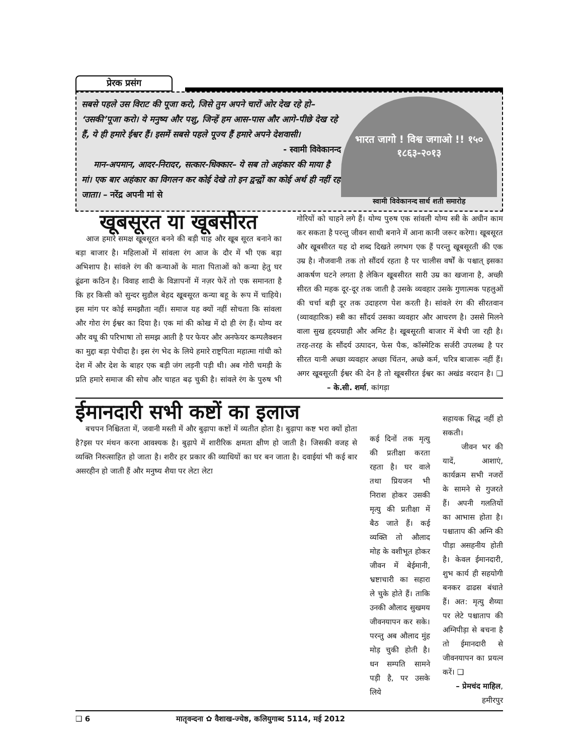प्रेरक प्रसंग
सबसे पहले उस विराट की पूजा करो, जिसे तुम अपने चारों ओर देख रहे हो– ‘उसकी’पूजा करो। ये मनुष्य और पशु, जिन्हें हम आस-पास और आगे-पीछे देख रहे हैं, ये ही हमारे ईश्वर हैं। इसमें सबसे पहले पूज्य हैं हमारे अपने देशवासी।
- स्वामी विवेकानन्द
मान-अपमान, आदर-निरादर, सत्कार-धिक्कार– ये सब तो अहंकार की माया है मां। एक बार अहंकार का विगलन कर कोई देखे तो इन द्वन्द्वों का कोई अर्थ ही नहीं रह जाता। – नरेंद्र अपनी मां से
भारत जागो ! विश्व जगाओ !! १५० १८६३-२०१३
स्वामी विवेकानन्द सार्ध शती समारोह
खूबसूरत या खूबसीरत
आज हमारे समक्ष खूबसूरत बनने की बड़ी चाह और खूब सूरत बनाने का बड़ा बाजार है। महिलाओं में सांवला रंग आज के दौर में भी एक बड़ा अभिशाप है। सांवले रंग की कन्याओं के माता पिताओं को कन्या हेतु घर ढूंढना कठिन है। विवाह शादी के विज्ञापनों में नज़र फेरें तो एक समानता है कि हर किसी को सुन्दर सुडौल बेहद खूबसूरत कन्या बहू के रूप में चाहिये। इस मांग पर कोई समझौता नहीं। समाज यह क्यों नहीं सोचता कि सांवला और गोरा रंग ईश्वर का दिया है। एक मां की कोख में दो ही रंग हैं। योग्य वर और वधू की परिभाषा तो समझ आती है पर फेयर और अनफेयर कम्पलैक्शन का मुद्दा बड़ा पेचीदा है। इस रंग भेद के लिये हमारे राष्ट्रपिता महात्मा गांधी को देश में और देश के बाहर एक बड़ी जंग लड़नी पड़ी थी। अब गोरी चमड़ी के प्रति हमारे समाज की सोच और चाहत बढ़ चुकी है। सांवले रंग के पुरुष भी गोरियों को चाहने लगे हैं। योग्य पुरुष एक सांवली योग्य स्त्री के अधीन काम कर सकता है परन्तु जीवन साथी बनाने में आना कानी जरूर करेगा। खूबसूरत और खूबसीरत यह दो शब्द दिखते लगभग एक हैं परन्तु खूबसूरती की एक उम्र है। नौजवानी तक तो सौंदर्य रहता है पर चालीस वर्षों के पश्चात् इसका आकर्षण घटने लगता है लेकिन खूबसीरत सारी उम्र का खजाना है, अच्छी सीरत की महक दूर-दूर तक जाती है उसके व्यवहार उसके गुणात्मक पहलुओं की चर्चा बड़ी दूर तक उदाहरण पेश करती है। सांवले रंग की सीरतवान (व्यावहारिक) स्त्री का सौंदर्य उसका व्यवहार और आचरण है। उससे मिलने वाला सुख हृदयग्राही और अमिट है। खूबसूरती बाजार में बेची जा रही है। तरह-तरह के सौंदर्य उत्पादन, फेस पैक, कॉस्मेटिक सर्जरी उपलब्ध है पर सीरत यानी अच्छा व्यवहार अच्छा चिंतन, अच्छे कर्म, चरित्र बाजारू नहीं हैं। अगर खूबसूरती ईश्वर की देन है तो खूबसीरत ईश्वर का अखंड वरदान है। ❑ – के.सी. शर्मा, कांगड़ा
ईमानदारी सभी कष्टों का इलाज
बचपन निश्चितता में, जवानी मस्ती में और बुढ़ापा कष्टों में व्यतीत होता है। बुढ़ापा कष्ट भरा क्यों होता है?इस पर मंथन करना आवश्यक है। बुढ़ापे में शारीरिक क्षमता क्षीण हो जाती है। जिसकी वजह से व्यक्ति निरुत्साहित हो जाता है। शरीर हर प्रकार की व्याधियों का घर बन जाता है। दवाईयां भी कई बार असरहीन हो जाती हैं और मनुष्य शैया पर लेटा लेटा
कई दिनों तक मृत्यु की प्रतीक्षा करता रहता है। घर वाले तथा प्रियजन भी निराश होकर उसकी मृत्यु की प्रतीक्षा में बैठ जाते हैं। कई व्यक्ति तो औलाद मोह के वशीभूत होकर जीवन में बेईमानी, भ्रष्टाचारी का सहारा ले चुके होते हैं। ताकि उनकी औलाद सुखमय जीवनयापन कर सके। परन्तु अब औलाद मुंह मोड़ चुकी होती है। धन सम्पति सामने पड़ी है, पर उसके लिये
सहायक सिद्ध नहीं हो सकती।
जीवन भर की यादें, आशाएं, कार्यक्रम सभी नजरों के सामने से गुजरते हैं। अपनी गलतियों का आभास होता है। पश्चाताप की अग्नि की पीड़ा असहनीय होती है। केवल ईमानदारी, शुभ कार्य ही सहयोगी बनकर ढाढस बंधाते हैं। अत: मृत्यु शैय्या पर लेटे पश्चाताप की अग्निपीड़ा से बचना है तो ईमानदारी से जीवनयापन का प्रयत्न करें। ❑
– प्रेमचंद माहिल, हमीरपुर
❑ 6 मातृवन्दना ✿ वैशाख-ज्येष्ठ, कलियुगाब्द 5114, मई 2012